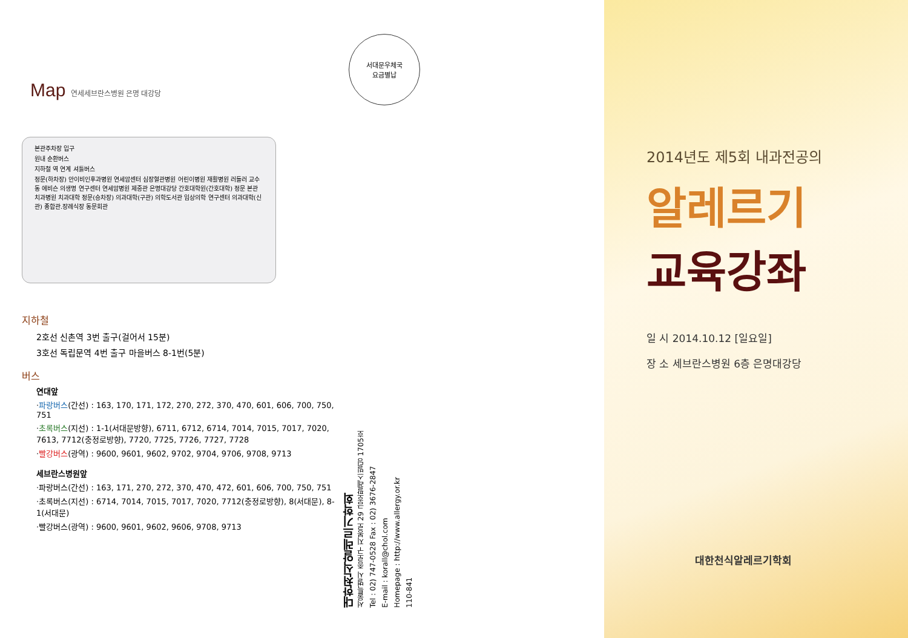Map 연세세브란스병원 은명 대강당
본관주차장 입구
원내 순환버스
지하철 역 연계 셔틀버스
정문(하차장) 안이비인후과병원 연세암센터 심장혈관병원 어린이병원 재활병원 러들러 교수동 에비슨 의생명 연구센터 연세암병원 제중관 은명대강당 간호대학원(간호대학) 정문 본관 치과병원 치과대학 정문(승차장) 의과대학(구관) 의학도서관 임상의학 연구센터 의과대학(신관) 종합관.장례식장 동문회관
지하철
2호선 신촌역 3번 출구(걸어서 15분)
3호선 독립문역 4번 출구 마을버스 8-1번(5분)
버스
연대앞
·파랑버스(간선) : 163, 170, 171, 172, 270, 272, 370, 470, 601, 606, 700, 750, 751
·초록버스(지선) : 1-1(서대문방향), 6711, 6712, 6714, 7014, 7015, 7017, 7020, 7613, 7712(충정로방향), 7720, 7725, 7726, 7727, 7728
·빨강버스(광역) : 9600, 9601, 9602, 9702, 9704, 9706, 9708, 9713
세브란스병원앞
·파랑버스(간선) : 163, 171, 270, 272, 370, 470, 472, 601, 606, 700, 750, 751
·초록버스(지선) : 6714, 7014, 7015, 7017, 7020, 7712(충정로방향), 8(서대문), 8-1(서대문)
·빨강버스(광역) : 9600, 9601, 9602, 9606, 9708, 9713
서대문우체국
요금별납
대한천식알레르기학회
서울특별시 종로구 지봉로 29 금호팔레스빌딩 1705호
Tel : 02) 747-0528 Fax : 02) 3676-2847
E-mail : korall@chol.com
Homepage : http://www.allergy.or.kr
110-841
2014년도 제5회 내과전공의
알레르기
교육강좌
일 시 2014.10.12 [일요일]
장 소 세브란스병원 6층 은명대강당
대한천식알레르기학회